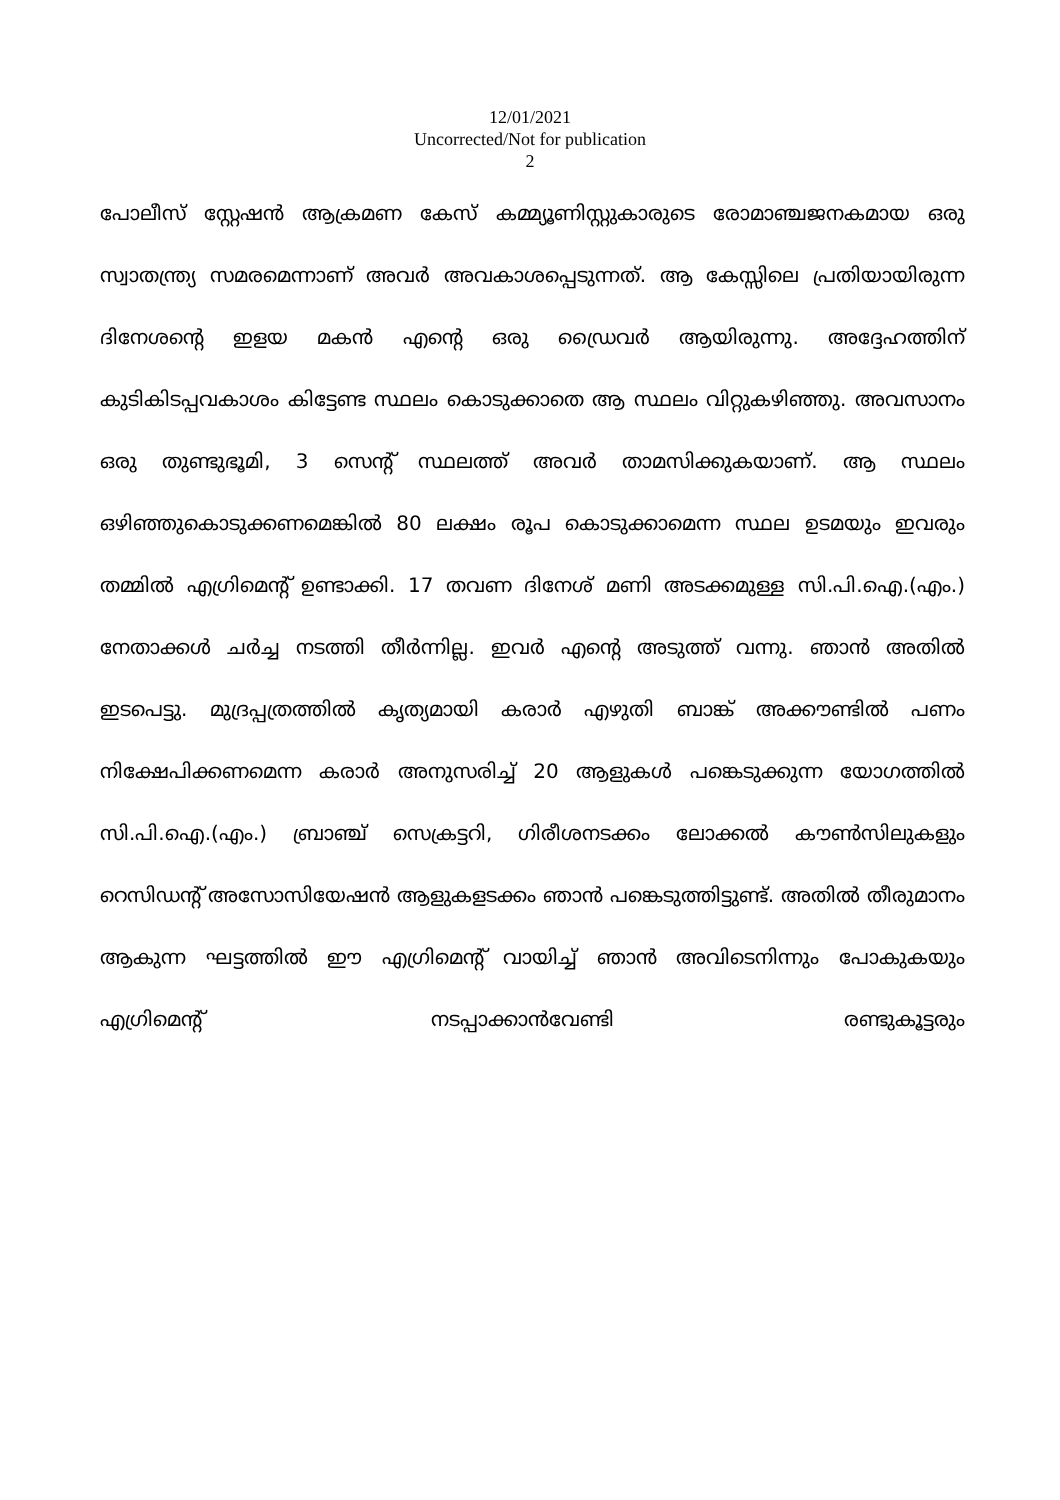12/01/2021
Uncorrected/Not for publication
2
പോലീസ് സ്റ്റേഷൻ ആക്രമണ കേസ് കമ്മ്യൂണിസ്റ്റുകാരുടെ രോമാഞ്ചജനകമായ ഒരു സ്വാതന്ത്ര്യ സമരമെന്നാണ് അവർ അവകാശപ്പെടുന്നത്. ആ കേസ്സിലെ പ്രതിയായിരുന്ന ദിനേശന്റെ ഇളയ മകൻ എന്റെ ഒരു ഡ്രൈവർ ആയിരുന്നു. അദ്ദേഹത്തിന് കുടികിടപ്പവകാശം കിട്ടേണ്ട സ്ഥലം കൊടുക്കാതെ ആ സ്ഥലം വിറ്റുകഴിഞ്ഞു. അവസാനം ഒരു തുണ്ടുഭൂമി, 3 സെന്റ് സ്ഥലത്ത് അവർ താമസിക്കുകയാണ്. ആ സ്ഥലം ഒഴിഞ്ഞുകൊടുക്കണമെങ്കിൽ 80 ലക്ഷം രൂപ കൊടുക്കാമെന്ന സ്ഥല ഉടമയും ഇവരും തമ്മിൽ എഗ്രിമെന്റ് ഉണ്ടാക്കി. 17 തവണ ദിനേശ് മണി അടക്കമുള്ള സി.പി.ഐ.(എം.) നേതാക്കൾ ചർച്ച നടത്തി തീർന്നില്ല. ഇവർ എന്റെ അടുത്ത് വന്നു. ഞാൻ അതിൽ ഇടപെട്ടു. മുദ്രപ്പത്രത്തിൽ കൃത്യമായി കരാർ എഴുതി ബാങ്ക് അക്കൗണ്ടിൽ പണം നിക്ഷേപിക്കണമെന്ന കരാർ അനുസരിച്ച് 20 ആളുകൾ പങ്കെടുക്കുന്ന യോഗത്തിൽ സി.പി.ഐ.(എം.) ബ്രാഞ്ച് സെക്രട്ടറി, ഗിരീശനടക്കം ലോക്കൽ കൗൺസിലുകളും റെസിഡന്റ് അസോസിയേഷൻ ആളുകളടക്കം ഞാൻ പങ്കെടുത്തിട്ടുണ്ട്. അതിൽ തീരുമാനം ആകുന്ന ഘട്ടത്തിൽ ഈ എഗ്രിമെന്റ് വായിച്ച് ഞാൻ അവിടെനിന്നും പോകുകയും എഗ്രിമെന്റ് നടപ്പാക്കാൻവേണ്ടി രണ്ടുകൂട്ടരും